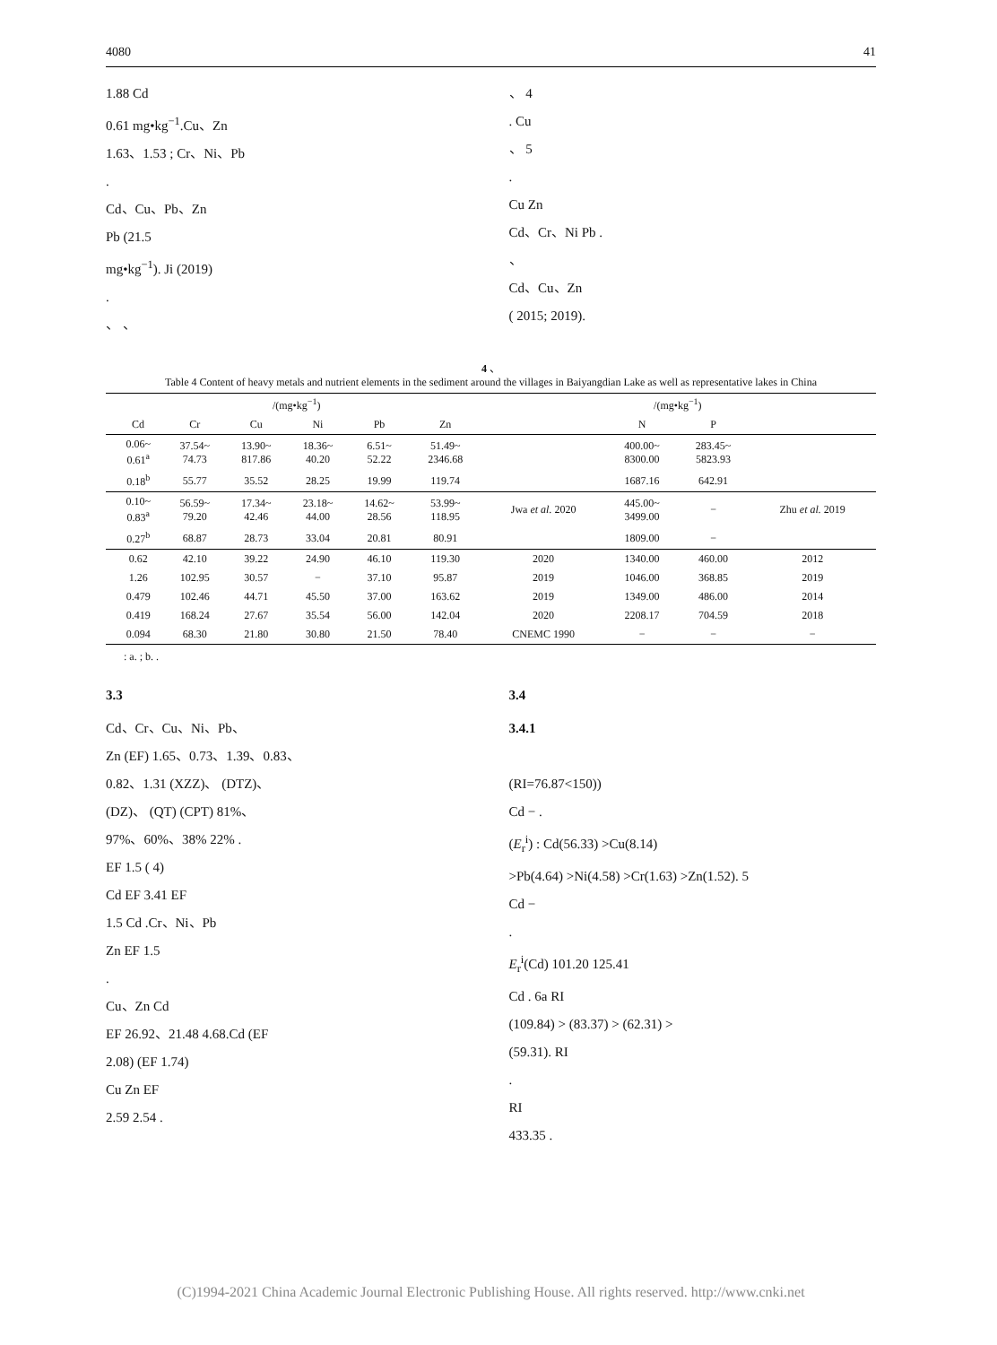4080 41
1.88 Cd
0.61 mg•kg<sup>−1</sup>.Cu、Zn
1.63、1.53 ; Cr、Ni、Pb
.
Cd、Cu、Pb、Zn
Pb (21.5
mg•kg<sup>−1</sup>). Ji (2019)
.
、 、
、 4
. Cu
、 5
.
Cu Zn
Cd、Cr、Ni Pb .
、
Cd、Cu、Zn
( 2015; 2019).
4 、
Table 4 Content of heavy metals and nutrient elements in the sediment around the villages in Baiyangdian Lake as well as representative lakes in China
| | /(mg•kg<sup>−1</sup>) | | | | | | | /(mg•kg<sup>−1</sup>) | | |
| --- | --- | --- | --- | --- | --- | --- | --- | --- | --- | --- |
| | Cd | Cr | Cu | Ni | Pb | Zn | | N | P | |
| | 0.06~ 0.61<sup>a</sup> | 37.54~ 74.73 | 13.90~ 817.86 | 18.36~ 40.20 | 6.51~ 52.22 | 51.49~ 2346.68 | | 400.00~ 8300.00 | 283.45~ 5823.93 | |
| | 0.18<sup>b</sup> | 55.77 | 35.52 | 28.25 | 19.99 | 119.74 | | 1687.16 | 642.91 | |
| | 0.10~ 0.83<sup>a</sup> | 56.59~ 79.20 | 17.34~ 42.46 | 23.18~ 44.00 | 14.62~ 28.56 | 53.99~ 118.95 | Jwa et al. 2020 | 445.00~ 3499.00 | − | Zhu et al. 2019 |
| | 0.27<sup>b</sup> | 68.87 | 28.73 | 33.04 | 20.81 | 80.91 | | 1809.00 | − | |
| | 0.62 | 42.10 | 39.22 | 24.90 | 46.10 | 119.30 | 2020 | 1340.00 | 460.00 | 2012 |
| | 1.26 | 102.95 | 30.57 | − | 37.10 | 95.87 | 2019 | 1046.00 | 368.85 | 2019 |
| | 0.479 | 102.46 | 44.71 | 45.50 | 37.00 | 163.62 | 2019 | 1349.00 | 486.00 | 2014 |
| | 0.419 | 168.24 | 27.67 | 35.54 | 56.00 | 142.04 | 2020 | 2208.17 | 704.59 | 2018 |
| | 0.094 | 68.30 | 21.80 | 30.80 | 21.50 | 78.40 | CNEMC 1990 | − | − | − |
: a. ; b. .
3.3
Cd、Cr、Cu、Ni、Pb、
Zn (EF) 1.65、0.73、1.39、0.83、
0.82、1.31 (XZZ)、 (DTZ)、
(DZ)、 (QT) (CPT) 81%、
97%、60%、38% 22% .
EF 1.5 ( 4)
Cd EF 3.41 EF
1.5 Cd .Cr、Ni、Pb
Zn EF 1.5
.
Cu、Zn Cd
EF 26.92、21.48 4.68.Cd (EF
2.08) (EF 1.74)
Cu Zn EF
2.59 2.54 .
3.4
3.4.1
(RI=76.87<150))
Cd − .
(E<sub>r</sub><sup>i</sup>) : Cd(56.33) >Cu(8.14)
>Pb(4.64) >Ni(4.58) >Cr(1.63) >Zn(1.52). 5
Cd −
.
E<sub>r</sub><sup>i</sup>(Cd) 101.20 125.41
Cd . 6a RI
(109.84) > (83.37) > (62.31) >
(59.31). RI
.
RI
433.35 .
(C)1994-2021 China Academic Journal Electronic Publishing House. All rights reserved. http://www.cnki.net